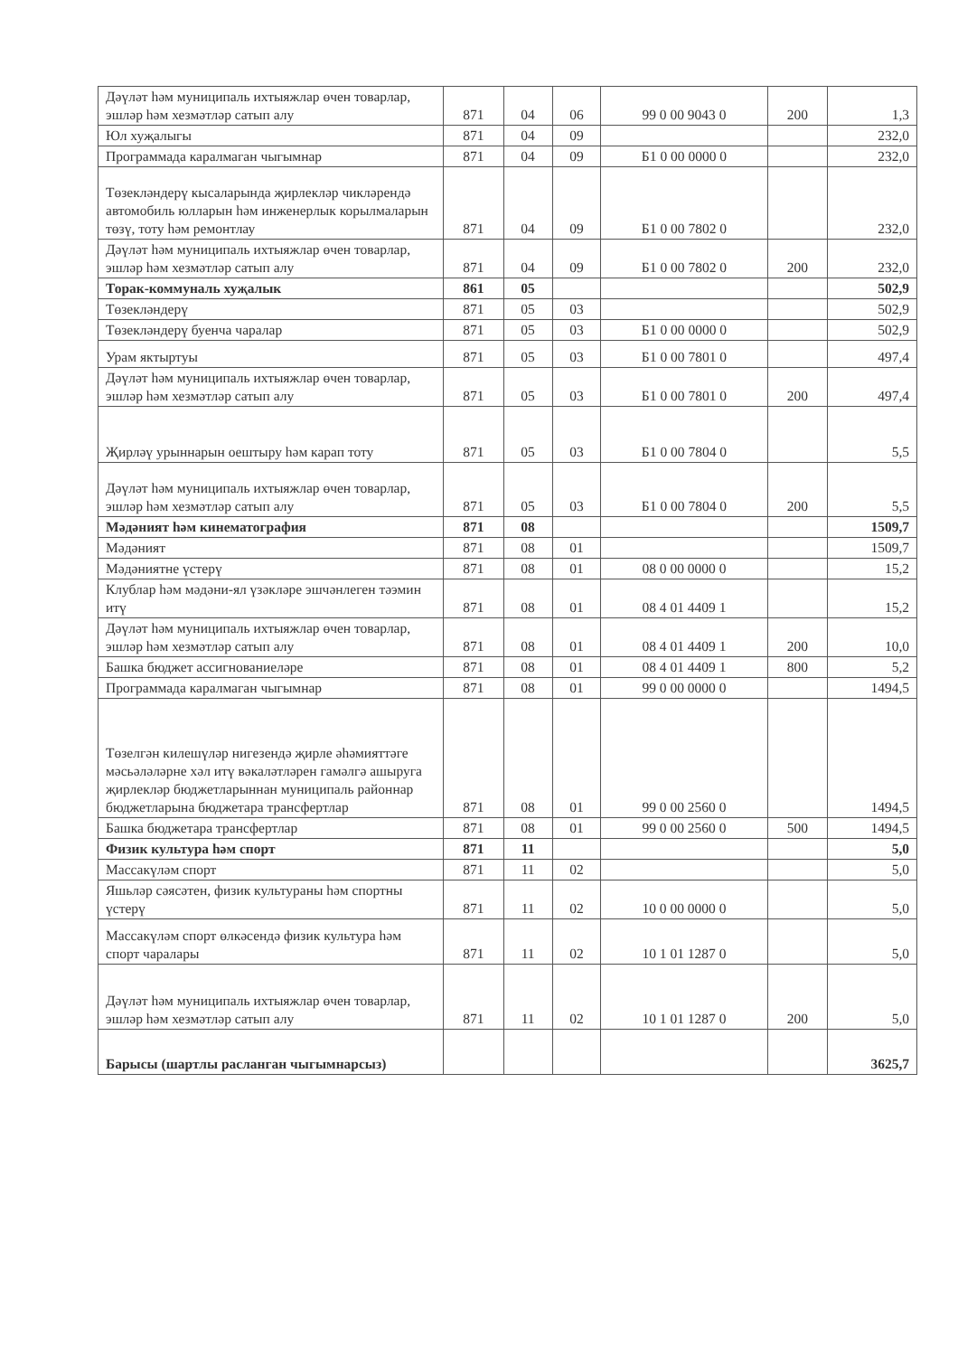| Дәүләт һәм муниципаль ихтыяжлар өчен товарлар, эшләр һәм хезмәтләр сатып алу | 871 | 04 | 06 | 99 0 00 9043 0 | 200 | 1,3 |
| Юл хуҗалыгы | 871 | 04 | 09 | | | 232,0 |
| Программада каралмаган чыгымнар | 871 | 04 | 09 | Б1 0 00 0000 0 | | 232,0 |
| Төзекләндерү кысаларында җирлекләр чикләрендә автомобиль юлларын һәм инженерлык корылмаларын төзү, тоту һәм ремонтлау | 871 | 04 | 09 | Б1 0 00 7802 0 | | 232,0 |
| Дәүләт һәм муниципаль ихтыяжлар өчен товарлар, эшләр һәм хезмәтләр сатып алу | 871 | 04 | 09 | Б1 0 00 7802 0 | 200 | 232,0 |
| Торак-коммуналь хуҗалык | 861 | 05 | | | | 502,9 |
| Төзекләндерү | 871 | 05 | 03 | | | 502,9 |
| Төзекләндерү буенча чаралар | 871 | 05 | 03 | Б1 0 00 0000 0 | | 502,9 |
| Урам яктыртуы | 871 | 05 | 03 | Б1 0 00 7801 0 | | 497,4 |
| Дәүләт һәм муниципаль ихтыяжлар өчен товарлар, эшләр һәм хезмәтләр сатып алу | 871 | 05 | 03 | Б1 0 00 7801 0 | 200 | 497,4 |
| Җирләү урыннарын оештыру һәм карап тоту | 871 | 05 | 03 | Б1 0 00 7804 0 | | 5,5 |
| Дәүләт һәм муниципаль ихтыяжлар өчен товарлар, эшләр һәм хезмәтләр сатып алу | 871 | 05 | 03 | Б1 0 00 7804 0 | 200 | 5,5 |
| Мәдәният һәм кинематография | 871 | 08 | | | | 1509,7 |
| Мәдәният | 871 | 08 | 01 | | | 1509,7 |
| Мәдәниятне үстерү | 871 | 08 | 01 | 08 0 00 0000 0 | | 15,2 |
| Клублар һәм мәдәни-ял үзәкләре эшчәнлеген тәэмин итү | 871 | 08 | 01 | 08 4 01 4409 1 | | 15,2 |
| Дәүләт һәм муниципаль ихтыяжлар өчен товарлар, эшләр һәм хезмәтләр сатып алу | 871 | 08 | 01 | 08 4 01 4409 1 | 200 | 10,0 |
| Башка бюджет ассигнованиеләре | 871 | 08 | 01 | 08 4 01 4409 1 | 800 | 5,2 |
| Программада каралмаган чыгымнар | 871 | 08 | 01 | 99 0 00 0000 0 | | 1494,5 |
| Төзелгән килешүләр нигезендә җирле әһәмияттәге мәсьәләләрне хәл итү вәкаләтләрен гамәлгә ашыруга җирлекләр бюджетларыннан муниципаль районнар бюджетларына бюджетара трансфертлар | 871 | 08 | 01 | 99 0 00 2560 0 | | 1494,5 |
| Башка бюджетара трансфертлар | 871 | 08 | 01 | 99 0 00 2560 0 | 500 | 1494,5 |
| Физик культура һәм спорт | 871 | 11 | | | | 5,0 |
| Массакүләм спорт | 871 | 11 | 02 | | | 5,0 |
| Яшьләр сәясәтен, физик культураны һәм спортны үстерү | 871 | 11 | 02 | 10 0 00 0000 0 | | 5,0 |
| Массакүләм спорт өлкәсендә физик культура һәм спорт чаралары | 871 | 11 | 02 | 10 1 01 1287 0 | | 5,0 |
| Дәүләт һәм муниципаль ихтыяжлар өчен товарлар, эшләр һәм хезмәтләр сатып алу | 871 | 11 | 02 | 10 1 01 1287 0 | 200 | 5,0 |
| Барысы (шартлы расланган чыгымнарсыз) | | | | | | 3625,7 |